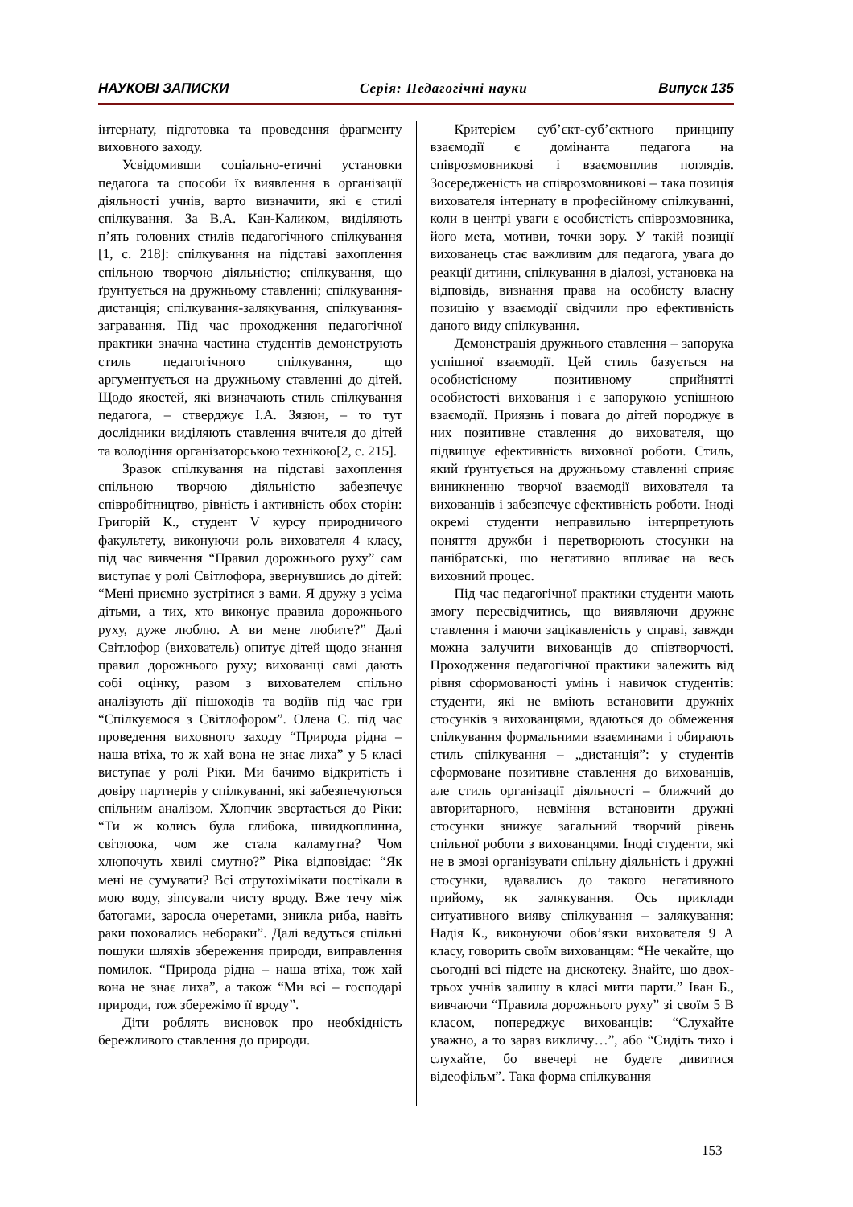НАУКОВІ ЗАПИСКИ Серія: Педагогічні науки Випуск 135
інтернату, підготовка та проведення фрагменту виховного заходу.
Усвідомивши соціально-етичні установки педагога та способи їх виявлення в організації діяльності учнів, варто визначити, які є стилі спілкування. За В.А. Кан-Каликом, виділяють п’ять головних стилів педагогічного спілкування [1, с. 218]: спілкування на підставі захоплення спільною творчою діяльністю; спілкування, що ґрунтується на дружньому ставленні; спілкування-дистанція; спілкування-залякування, спілкування-загравання. Під час проходження педагогічної практики значна частина студентів демонструють стиль педагогічного спілкування, що аргументується на дружньому ставленні до дітей. Щодо якостей, які визначають стиль спілкування педагога, – стверджує І.А. Зязюн, – то тут дослідники виділяють ставлення вчителя до дітей та володіння організаторською технікою[2, с. 215].
Зразок спілкування на підставі захоплення спільною творчою діяльністю забезпечує співробітництво, рівність і активність обох сторін: Григорій К., студент V курсу природничого факультету, виконуючи роль вихователя 4 класу, під час вивчення “Правил дорожнього руху” сам виступає у ролі Світлофора, звернувшись до дітей: “Мені приємно зустрітися з вами. Я дружу з усіма дітьми, а тих, хто виконує правила дорожнього руху, дуже люблю. А ви мене любите?” Далі Світлофор (вихователь) опитує дітей щодо знання правил дорожнього руху; вихованці самі дають собі оцінку, разом з вихователем спільно аналізують дії пішоходів та водіїв під час гри “Спілкуємося з Світлофором”. Олена С. під час проведення виховного заходу “Природа рідна – наша втіха, то ж хай вона не знає лиха” у 5 класі виступає у ролі Ріки. Ми бачимо відкритість і довіру партнерів у спілкуванні, які забезпечуються спільним аналізом. Хлопчик звертається до Ріки: “Ти ж колись була глибока, швидкоплинна, світлоока, чом же стала каламутна? Чом хлюпочуть хвилі смутно?” Ріка відповідає: “Як мені не сумувати? Всі отрутохімікати постікали в мою воду, зіпсували чисту вроду. Вже течу між батогами, заросла очеретами, зникла риба, навіть раки поховались неборакиˮ. Далі ведуться спільні пошуки шляхів збереження природи, виправлення помилок. “Природа рідна – наша втіха, тож хай вона не знає лиха”, а також “Ми всі – господарі природи, тож збережімо її вроду”.
Діти роблять висновок про необхідність бережливого ставлення до природи.
Критерієм суб’єкт-суб’єктного принципу взаємодії є домінанта педагога на співрозмовникові і взаємовплив поглядів. Зосередженість на співрозмовникові – така позиція вихователя інтернату в професійному спілкуванні, коли в центрі уваги є особистість співрозмовника, його мета, мотиви, точки зору. У такій позиції вихованець стає важливим для педагога, увага до реакції дитини, спілкування в діалозі, установка на відповідь, визнання права на особисту власну позицію у взаємодії свідчили про ефективність даного виду спілкування.
Демонстрація дружнього ставлення – запорука успішної взаємодії. Цей стиль базується на особистісному позитивному сприйнятті особистості вихованця і є запорукою успішною взаємодії. Приязнь і повага до дітей породжує в них позитивне ставлення до вихователя, що підвищує ефективність виховної роботи. Стиль, який ґрунтується на дружньому ставленні сприяє виникненню творчої взаємодії вихователя та вихованців і забезпечує ефективність роботи. Іноді окремі студенти неправильно інтерпретують поняття дружби і перетворюють стосунки на панібратські, що негативно впливає на весь виховний процес.
Під час педагогічної практики студенти мають змогу пересвідчитись, що виявляючи дружнє ставлення і маючи зацікавленість у справі, завжди можна залучити вихованців до співтворчості. Проходження педагогічної практики залежить від рівня сформованості умінь і навичок студентів: студенти, які не вміють встановити дружніх стосунків з вихованцями, вдаються до обмеження спілкування формальними взаєминами і обирають стиль спілкування – „дистанція”: у студентів сформоване позитивне ставлення до вихованців, але стиль організації діяльності – ближчий до авторитарного, невміння встановити дружні стосунки знижує загальний творчий рівень спільної роботи з вихованцями. Іноді студенти, які не в змозі організувати спільну діяльність і дружні стосунки, вдавались до такого негативного прийому, як залякування. Ось приклади ситуативного вияву спілкування – залякування: Надія К., виконуючи обов’язки вихователя 9 А класу, говорить своїм вихованцям: “Не чекайте, що сьогодні всі підете на дискотеку. Знайте, що двох-трьох учнів залишу в класі мити парти.” Іван Б., вивчаючи “Правила дорожнього руху” зі своїм 5 В класом, попереджує вихованців: “Слухайте уважно, а то зараз викличу…”, або “Сидіть тихо і слухайте, бо ввечері не будете дивитися відеофільм”. Така форма спілкування
153